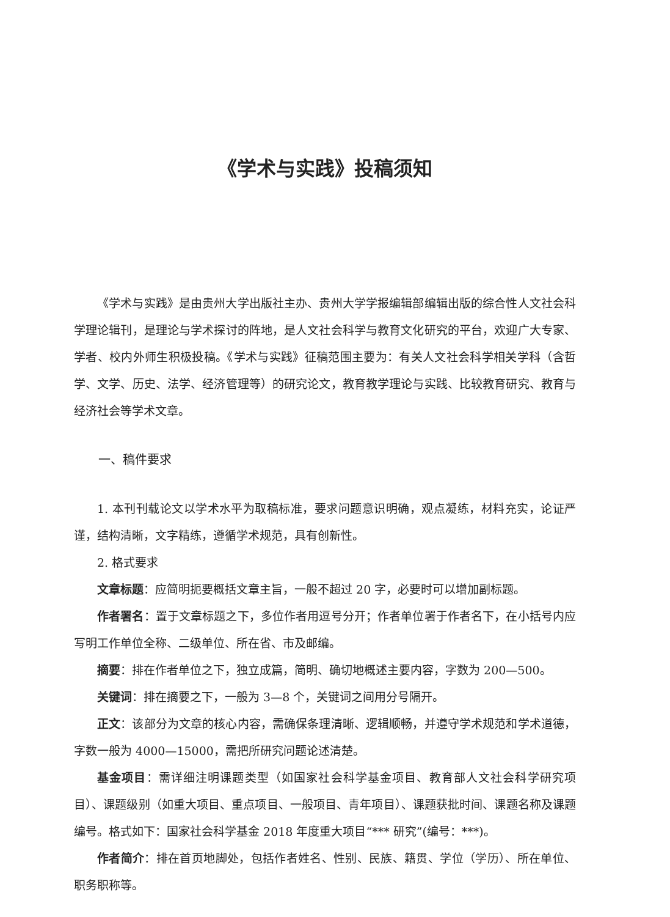《学术与实践》投稿须知
《学术与实践》是由贵州大学出版社主办、贵州大学学报编辑部编辑出版的综合性人文社会科学理论辑刊，是理论与学术探讨的阵地，是人文社会科学与教育文化研究的平台，欢迎广大专家、学者、校内外师生积极投稿。《学术与实践》征稿范围主要为：有关人文社会科学相关学科（含哲学、文学、历史、法学、经济管理等）的研究论文，教育教学理论与实践、比较教育研究、教育与经济社会等学术文章。
一、稿件要求
1. 本刊刊载论文以学术水平为取稿标准，要求问题意识明确，观点凝练，材料充实，论证严谨，结构清晰，文字精练，遵循学术规范，具有创新性。
2. 格式要求
文章标题：应简明扼要概括文章主旨，一般不超过 20 字，必要时可以增加副标题。
作者署名：置于文章标题之下，多位作者用逗号分开；作者单位署于作者名下，在小括号内应写明工作单位全称、二级单位、所在省、市及邮编。
摘要：排在作者单位之下，独立成篇，简明、确切地概述主要内容，字数为 200—500。
关键词：排在摘要之下，一般为 3—8 个，关键词之间用分号隔开。
正文：该部分为文章的核心内容，需确保条理清晰、逻辑顺畅，并遵守学术规范和学术道德，字数一般为 4000—15000，需把所研究问题论述清楚。
基金项目：需详细注明课题类型（如国家社会科学基金项目、教育部人文社会科学研究项目）、课题级别（如重大项目、重点项目、一般项目、青年项目）、课题获批时间、课题名称及课题编号。格式如下：国家社会科学基金 2018 年度重大项目“*** 研究”(编号：***)。
作者简介：排在首页地脚处，包括作者姓名、性别、民族、籍贯、学位（学历）、所在单位、职务职称等。